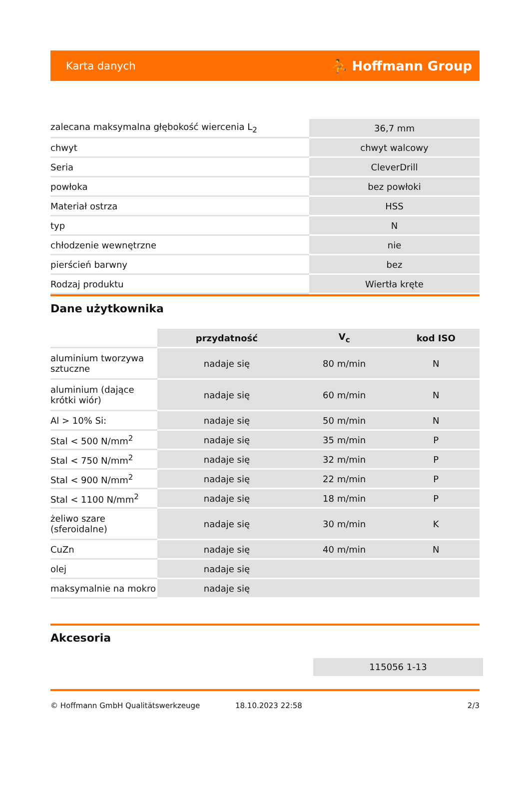Karta danych ⛹ Hoffmann Group
| zalecana maksymalna głębokość wiercenia L<sub>2</sub> | 36,7 mm |
| chwyt | chwyt walcowy |
| Seria | CleverDrill |
| powłoka | bez powłoki |
| Materiał ostrza | HSS |
| typ | N |
| chłodzenie wewnętrzne | nie |
| pierścień barwny | bez |
| Rodzaj produktu | Wiertła kręte |
Dane użytkownika
| | przydatność | V<sub>c</sub> | kod ISO |
| aluminium tworzywa sztuczne | nadaje się | 80 m/min | N |
| aluminium (dające krótki wiór) | nadaje się | 60 m/min | N |
| Al > 10% Si: | nadaje się | 50 m/min | N |
| Stal < 500 N/mm<sup>2</sup> | nadaje się | 35 m/min | P |
| Stal < 750 N/mm<sup>2</sup> | nadaje się | 32 m/min | P |
| Stal < 900 N/mm<sup>2</sup> | nadaje się | 22 m/min | P |
| Stal < 1100 N/mm<sup>2</sup> | nadaje się | 18 m/min | P |
| żeliwo szare (sferoidalne) | nadaje się | 30 m/min | K |
| CuZn | nadaje się | 40 m/min | N |
| olej | nadaje się | | |
| maksymalnie na mokro | nadaje się | | |
Akcesoria
115056 1-13
© Hoffmann GmbH Qualitätswerkzeuge 18.10.2023 22:58 2/3